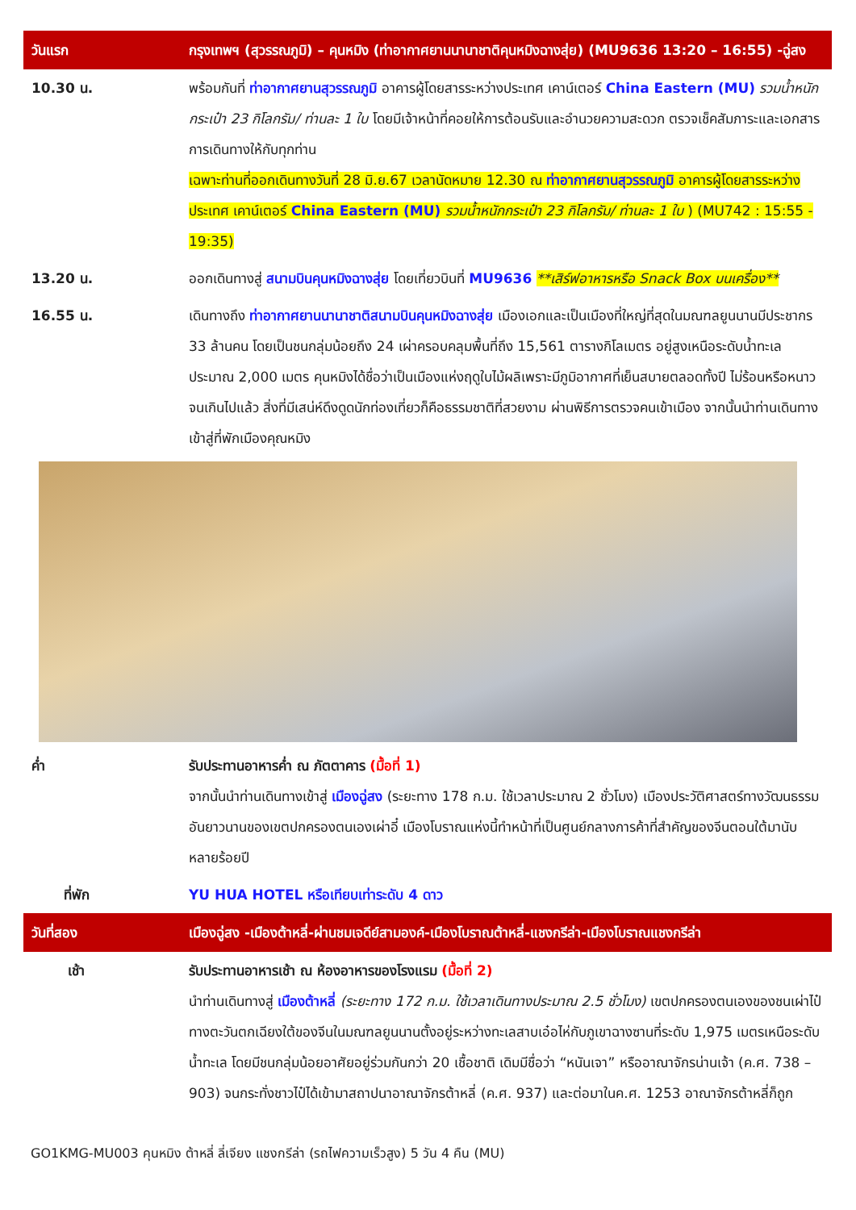| วันแรก | กรุงเทพฯ (สุวรรณภูมิ) – คุนหมิง (ท่าอากาศยานนานาชาติคุนหมิงฉางสุ่ย) (MU9636 13:20 – 16:55) -ฉู่สง |
| 10.30 น. | พร้อมกันที่ ท่าอากาศยานสุวรรณภูมิ อาคารผู้โดยสารระหว่างประเทศ เคาน์เตอร์ China Eastern (MU) รวมน้ำหนักกระเป๋า 23 กิโลกรัม/ ท่านละ 1 ใบ โดยมีเจ้าหน้าที่คอยให้การต้อนรับและอำนวยความสะดวก ตรวจเช็คสัมภาระและเอกสารการเดินทางให้กับทุกท่าน เฉพาะท่านที่ออกเดินทางวันที่ 28 มิ.ย.67 เวลานัดหมาย 12.30 ณ ท่าอากาศยานสุวรรณภูมิ อาคารผู้โดยสารระหว่างประเทศ เคาน์เตอร์ China Eastern (MU) รวมน้ำหนักกระเป๋า 23 กิโลกรัม/ ท่านละ 1 ใบ ) (MU742 : 15:55 - 19:35) |
| 13.20 น. | ออกเดินทางสู่ สนามบินคุนหมิงฉางสุ่ย โดยเที่ยวบินที่ MU9636 **เสิร์ฟอาหารหรือ Snack Box บนเครื่อง** |
| 16.55 น. | เดินทางถึง ท่าอากาศยานนานาชาติสนามบินคุนหมิงฉางสุ่ย เมืองเอกและเป็นเมืองที่ใหญ่ที่สุดในมณฑลยูนนานมีประชากร 33 ล้านคน โดยเป็นชนกลุ่มน้อยถึง 24 เผ่าครอบคลุมพื้นที่ถึง 15,561 ตารางกิโลเมตร อยู่สูงเหนือระดับน้ำทะเลประมาณ 2,000 เมตร คุนหมิงได้ชื่อว่าเป็นเมืองแห่งฤดูใบไม้ผลิเพราะมีภูมิอากาศที่เย็นสบายตลอดทั้งปี ไม่ร้อนหรือหนาวจนเกินไปแล้ว สิ่งที่มีเสน่ห์ดึงดูดนักท่องเที่ยวก็คือธรรมชาติที่สวยงาม ผ่านพิธีการตรวจคนเข้าเมือง จากนั้นนำท่านเดินทางเข้าสู่ที่พักเมืองคุณหมิง |
| ค่ำ | รับประทานอาหารค่ำ ณ ภัตตาคาร (มื้อที่ 1) จากนั้นนำท่านเดินทางเข้าสู่ เมืองฉู่สง (ระยะทาง 178 ก.ม. ใช้เวลาประมาณ 2 ชั่วโมง) เมืองประวัติศาสตร์ทางวัฒนธรรมอันยาวนานของเขตปกครองตนเองเผ่าอี๋ เมืองโบราณแห่งนี้ทำหน้าที่เป็นศูนย์กลางการค้าที่สำคัญของจีนตอนใต้มานับหลายร้อยปี |
| ที่พัก | YU HUA HOTEL หรือเทียบเท่าระดับ 4 ดาว |
| วันที่สอง | เมืองฉู่สง -เมืองต้าหลี่-ผ่านชมเจดีย์สามองค์-เมืองโบราณต้าหลี่-แชงกรีล่า-เมืองโบราณแชงกรีล่า |
| เช้า | รับประทานอาหารเช้า ณ ห้องอาหารของโรงแรม (มื้อที่ 2) นำท่านเดินทางสู่ เมืองต้าหลี่ (ระยะทาง 172 ก.ม. ใช้เวลาเดินทางประมาณ 2.5 ชั่วโมง) เขตปกครองตนเองของชนเผ่าไป๋ ทางตะวันตกเฉียงใต้ของจีนในมณฑลยูนนานตั้งอยู่ระหว่างทะเลสาบเอ๋อไห่กับภูเขาฉางซานที่ระดับ 1,975 เมตรเหนือระดับน้ำทะเล โดยมีชนกลุ่มน้อยอาศัยอยู่ร่วมกันกว่า 20 เชื้อชาติ เดิมมีชื่อว่า “หนันเจา” หรืออาณาจักรน่านเจ้า (ค.ศ. 738 – 903) จนกระทั่งชาวไป๋ได้เข้ามาสถาปนาอาณาจักรต้าหลี่ (ค.ศ. 937) และต่อมาในค.ศ. 1253 อาณาจักรต้าหลี่ก็ถูก |
GO1KMG-MU003 คุนหมิง ต้าหลี่ ลี่เจียง แชงกรีล่า (รถไฟความเร็วสูง) 5 วัน 4 คืน (MU)